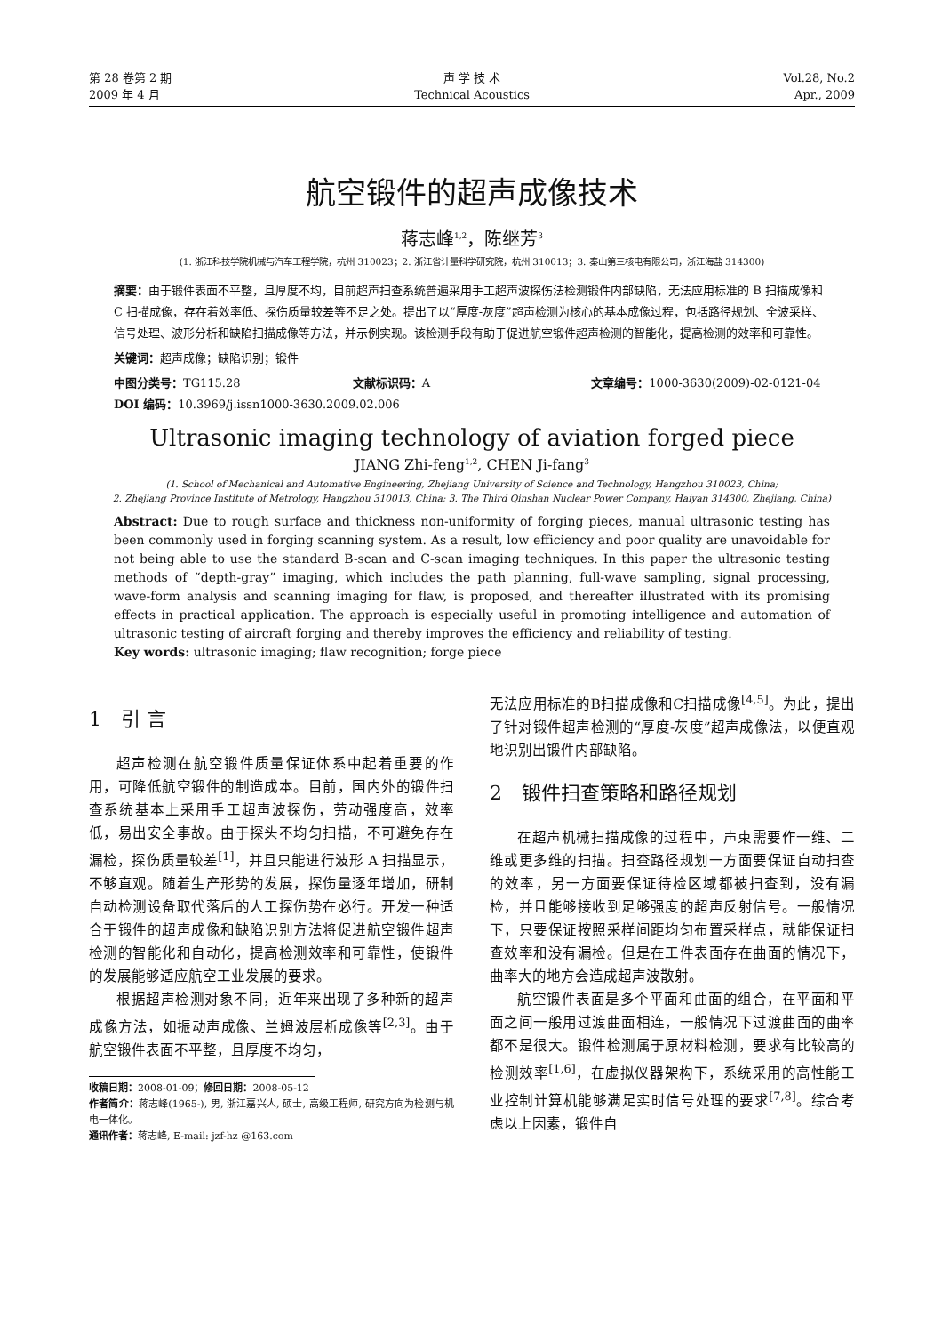第 28 卷第 2 期
2009 年 4 月
声 学 技 术
Technical Acoustics
Vol.28, No.2
Apr., 2009
航空锻件的超声成像技术
蒋志峰<sup>1,2</sup>，陈继芳<sup>3</sup>
(1. 浙江科技学院机械与汽车工程学院，杭州 310023；2. 浙江省计量科学研究院，杭州 310013；3. 秦山第三核电有限公司，浙江海盐 314300)
摘要：由于锻件表面不平整，且厚度不均，目前超声扫查系统普遍采用手工超声波探伤法检测锻件内部缺陷，无法应用标准的 B 扫描成像和 C 扫描成像，存在着效率低、探伤质量较差等不足之处。提出了以“厚度-灰度”超声检测为核心的基本成像过程，包括路径规划、全波采样、信号处理、波形分析和缺陷扫描成像等方法，并示例实现。该检测手段有助于促进航空锻件超声检测的智能化，提高检测的效率和可靠性。
关键词：超声成像；缺陷识别；锻件
中图分类号：TG115.28 文献标识码：A 文章编号：1000-3630(2009)-02-0121-04
DOI 编码：10.3969/j.issn1000-3630.2009.02.006
Ultrasonic imaging technology of aviation forged piece
JIANG Zhi-feng<sup>1,2</sup>, CHEN Ji-fang<sup>3</sup>
(1. School of Mechanical and Automative Engineering, Zhejiang University of Science and Technology, Hangzhou 310023, China;
2. Zhejiang Province Institute of Metrology, Hangzhou 310013, China; 3. The Third Qinshan Nuclear Power Company, Haiyan 314300, Zhejiang, China)
Abstract: Due to rough surface and thickness non-uniformity of forging pieces, manual ultrasonic testing has been commonly used in forging scanning system. As a result, low efficiency and poor quality are unavoidable for not being able to use the standard B-scan and C-scan imaging techniques. In this paper the ultrasonic testing methods of “depth-gray” imaging, which includes the path planning, full-wave sampling, signal processing, wave-form analysis and scanning imaging for flaw, is proposed, and thereafter illustrated with its promising effects in practical application. The approach is especially useful in promoting intelligence and automation of ultrasonic testing of aircraft forging and thereby improves the efficiency and reliability of testing.
Key words: ultrasonic imaging; flaw recognition; forge piece
1　引 言
超声检测在航空锻件质量保证体系中起着重要的作用，可降低航空锻件的制造成本。目前，国内外的锻件扫查系统基本上采用手工超声波探伤，劳动强度高，效率低，易出安全事故。由于探头不均匀扫描，不可避免存在漏检，探伤质量较差<sup>[1]</sup>，并且只能进行波形 A 扫描显示，不够直观。随着生产形势的发展，探伤量逐年增加，研制自动检测设备取代落后的人工探伤势在必行。开发一种适合于锻件的超声成像和缺陷识别方法将促进航空锻件超声检测的智能化和自动化，提高检测效率和可靠性，使锻件的发展能够适应航空工业发展的要求。
根据超声检测对象不同，近年来出现了多种新的超声成像方法，如振动声成像、兰姆波层析成像等<sup>[2,3]</sup>。由于航空锻件表面不平整，且厚度不均匀，
收稿日期：2008-01-09；修回日期：2008-05-12
作者简介：蒋志峰(1965-), 男, 浙江嘉兴人, 硕士, 高级工程师, 研究方向为检测与机电一体化。
通讯作者：蒋志峰, E-mail: jzf-hz @163.com
无法应用标准的B扫描成像和C扫描成像<sup>[4,5]</sup>。为此，提出了针对锻件超声检测的“厚度-灰度”超声成像法，以便直观地识别出锻件内部缺陷。
2　锻件扫查策略和路径规划
在超声机械扫描成像的过程中，声束需要作一维、二维或更多维的扫描。扫查路径规划一方面要保证自动扫查的效率，另一方面要保证待检区域都被扫查到，没有漏检，并且能够接收到足够强度的超声反射信号。一般情况下，只要保证按照采样间距均匀布置采样点，就能保证扫查效率和没有漏检。但是在工件表面存在曲面的情况下，曲率大的地方会造成超声波散射。
航空锻件表面是多个平面和曲面的组合，在平面和平面之间一般用过渡曲面相连，一般情况下过渡曲面的曲率都不是很大。锻件检测属于原材料检测，要求有比较高的检测效率<sup>[1,6]</sup>，在虚拟仪器架构下，系统采用的高性能工业控制计算机能够满足实时信号处理的要求<sup>[7,8]</sup>。综合考虑以上因素，锻件自